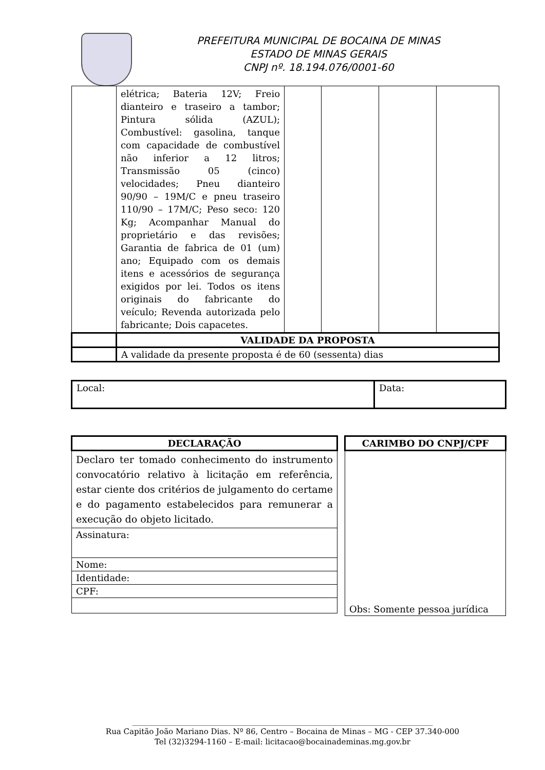PREFEITURA MUNICIPAL DE BOCAINA DE MINAS
ESTADO DE MINAS GERAIS
CNPJ nº. 18.194.076/0001-60
| | elétrica; Bateria 12V; Freio dianteiro e traseiro a tambor; Pintura sólida (AZUL); Combustível: gasolina, tanque com capacidade de combustível não inferior a 12 litros; Transmissão 05 (cinco) velocidades; Pneu dianteiro 90/90 – 19M/C e pneu traseiro 110/90 – 17M/C; Peso seco: 120 Kg; Acompanhar Manual do proprietário e das revisões; Garantia de fabrica de 01 (um) ano; Equipado com os demais itens e acessórios de segurança exigidos por lei. Todos os itens originais do fabricante do veículo; Revenda autorizada pelo fabricante; Dois capacetes. | | | | |
| | VALIDADE DA PROPOSTA | | | | |
| | A validade da presente proposta é de 60 (sessenta) dias | | | | |
| Local: | Data: |
| DECLARAÇÃO |
| --- |
| Declaro ter tomado conhecimento do instrumento convocatório relativo à licitação em referência, estar ciente dos critérios de julgamento do certame e do pagamento estabelecidos para remunerar a execução do objeto licitado. |
| Assinatura: |
| Nome: |
| Identidade: |
| CPF: |
| CARIMBO DO CNPJ/CPF |
| --- |
| Obs: Somente pessoa jurídica |
______________________________________________________________________________
Rua Capitão João Mariano Dias. Nº 86, Centro – Bocaina de Minas – MG - CEP 37.340-000
Tel (32)3294-1160 – E-mail: licitacao@bocainademinas.mg.gov.br